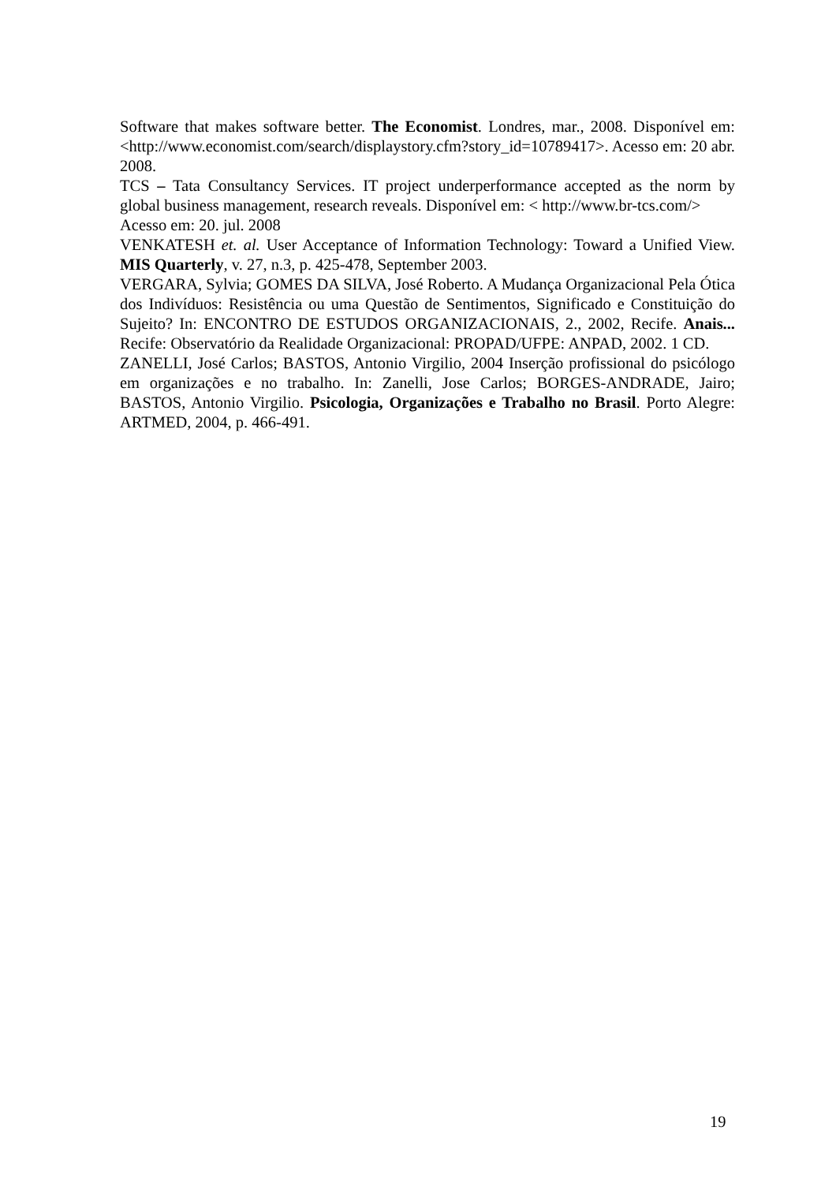Software that makes software better. The Economist. Londres, mar., 2008. Disponível em: <http://www.economist.com/search/displaystory.cfm?story_id=10789417>. Acesso em: 20 abr. 2008.
TCS – Tata Consultancy Services. IT project underperformance accepted as the norm by global business management, research reveals. Disponível em: < http://www.br-tcs.com/>
Acesso em: 20. jul. 2008
VENKATESH et. al. User Acceptance of Information Technology: Toward a Unified View. MIS Quarterly, v. 27, n.3, p. 425-478, September 2003.
VERGARA, Sylvia; GOMES DA SILVA, José Roberto. A Mudança Organizacional Pela Ótica dos Indivíduos: Resistência ou uma Questão de Sentimentos, Significado e Constituição do Sujeito? In: ENCONTRO DE ESTUDOS ORGANIZACIONAIS, 2., 2002, Recife. Anais... Recife: Observatório da Realidade Organizacional: PROPAD/UFPE: ANPAD, 2002. 1 CD.
ZANELLI, José Carlos; BASTOS, Antonio Virgilio, 2004 Inserção profissional do psicólogo em organizações e no trabalho. In: Zanelli, Jose Carlos; BORGES-ANDRADE, Jairo; BASTOS, Antonio Virgilio. Psicologia, Organizações e Trabalho no Brasil. Porto Alegre: ARTMED, 2004, p. 466-491.
19